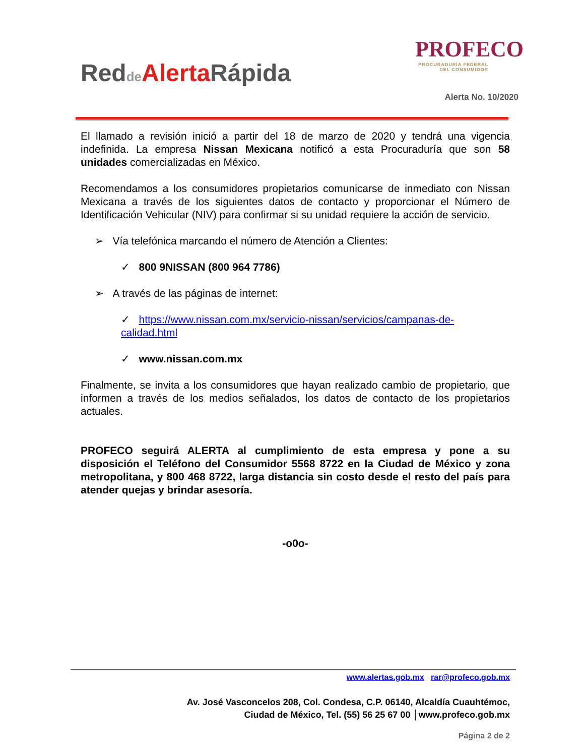Redde Alerta Rápida
PROFECO
PROCURADURÍA FEDERAL
DEL CONSUMIDOR
Alerta No. 10/2020
El llamado a revisión inició a partir del 18 de marzo de 2020 y tendrá una vigencia indefinida. La empresa Nissan Mexicana notificó a esta Procuraduría que son 58 unidades comercializadas en México.
Recomendamos a los consumidores propietarios comunicarse de inmediato con Nissan Mexicana a través de los siguientes datos de contacto y proporcionar el Número de Identificación Vehicular (NIV) para confirmar si su unidad requiere la acción de servicio.
➢ Vía telefónica marcando el número de Atención a Clientes:
✓ 800 9NISSAN (800 964 7786)
➢ A través de las páginas de internet:
✓ https://www.nissan.com.mx/servicio-nissan/servicios/campanas-de-calidad.html
✓ www.nissan.com.mx
Finalmente, se invita a los consumidores que hayan realizado cambio de propietario, que informen a través de los medios señalados, los datos de contacto de los propietarios actuales.
PROFECO seguirá ALERTA al cumplimiento de esta empresa y pone a su disposición el Teléfono del Consumidor 5568 8722 en la Ciudad de México y zona metropolitana, y 800 468 8722, larga distancia sin costo desde el resto del país para atender quejas y brindar asesoría.
-o0o-
www.alertas.gob.mx rar@profeco.gob.mx
Av. José Vasconcelos 208, Col. Condesa, C.P. 06140, Alcaldía Cuauhtémoc,
Ciudad de México, Tel. (55) 56 25 67 00 │www.profeco.gob.mx
Página 2 de 2